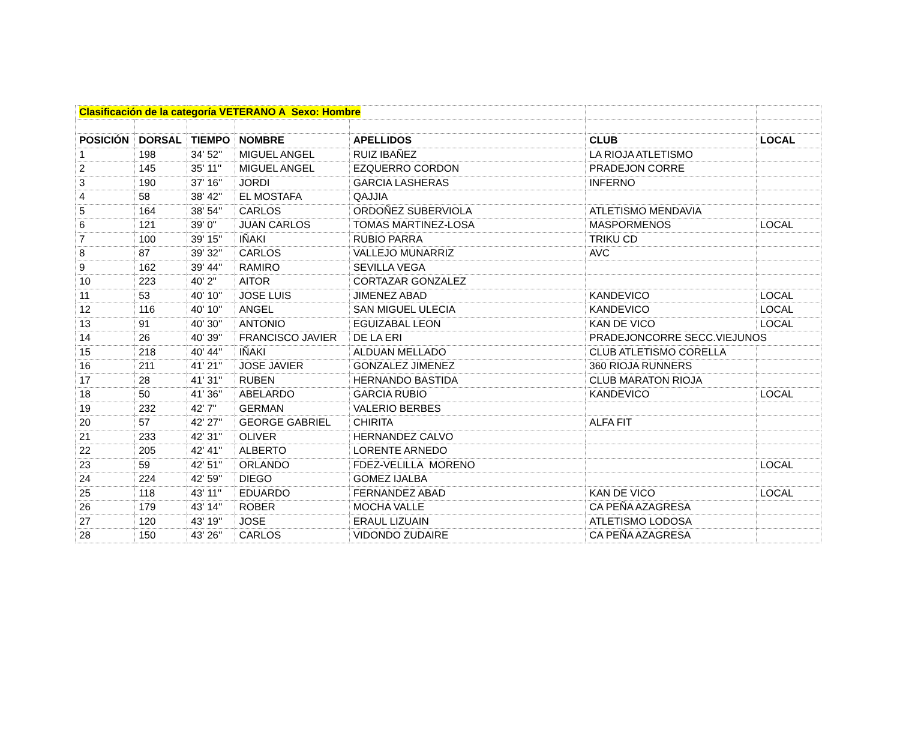| Clasificación de la categoría VETERANO A Sexo: Hombre | | | | | | |
| POSICIÓN | DORSAL | TIEMPO | NOMBRE | APELLIDOS | CLUB | LOCAL |
| 1 | 198 | 34' 52'' | MIGUEL ANGEL | RUIZ IBAÑEZ | LA RIOJA ATLETISMO | |
| 2 | 145 | 35' 11'' | MIGUEL ANGEL | EZQUERRO CORDON | PRADEJON CORRE | |
| 3 | 190 | 37' 16'' | JORDI | GARCIA LASHERAS | INFERNO | |
| 4 | 58 | 38' 42'' | EL MOSTAFA | QAJJIA | | |
| 5 | 164 | 38' 54'' | CARLOS | ORDOÑEZ SUBERVIOLA | ATLETISMO MENDAVIA | |
| 6 | 121 | 39' 0'' | JUAN CARLOS | TOMAS MARTINEZ-LOSA | MASPORMENOS | LOCAL |
| 7 | 100 | 39' 15'' | IÑAKI | RUBIO PARRA | TRIKU CD | |
| 8 | 87 | 39' 32'' | CARLOS | VALLEJO MUNARRIZ | AVC | |
| 9 | 162 | 39' 44'' | RAMIRO | SEVILLA VEGA | | |
| 10 | 223 | 40' 2'' | AITOR | CORTAZAR GONZALEZ | | |
| 11 | 53 | 40' 10'' | JOSE LUIS | JIMENEZ ABAD | KANDEVICO | LOCAL |
| 12 | 116 | 40' 10'' | ANGEL | SAN MIGUEL ULECIA | KANDEVICO | LOCAL |
| 13 | 91 | 40' 30'' | ANTONIO | EGUIZABAL LEON | KAN DE VICO | LOCAL |
| 14 | 26 | 40' 39'' | FRANCISCO JAVIER | DE LA ERI | PRADEJONCORRE SECC.VIEJUNOS | |
| 15 | 218 | 40' 44'' | IÑAKI | ALDUAN MELLADO | CLUB ATLETISMO CORELLA | |
| 16 | 211 | 41' 21'' | JOSE JAVIER | GONZALEZ JIMENEZ | 360 RIOJA RUNNERS | |
| 17 | 28 | 41' 31'' | RUBEN | HERNANDO BASTIDA | CLUB MARATON RIOJA | |
| 18 | 50 | 41' 36'' | ABELARDO | GARCIA RUBIO | KANDEVICO | LOCAL |
| 19 | 232 | 42' 7'' | GERMAN | VALERIO BERBES | | |
| 20 | 57 | 42' 27'' | GEORGE GABRIEL | CHIRITA | ALFA FIT | |
| 21 | 233 | 42' 31'' | OLIVER | HERNANDEZ CALVO | | |
| 22 | 205 | 42' 41'' | ALBERTO | LORENTE ARNEDO | | |
| 23 | 59 | 42' 51'' | ORLANDO | FDEZ-VELILLA MORENO | | LOCAL |
| 24 | 224 | 42' 59'' | DIEGO | GOMEZ IJALBA | | |
| 25 | 118 | 43' 11'' | EDUARDO | FERNANDEZ ABAD | KAN DE VICO | LOCAL |
| 26 | 179 | 43' 14'' | ROBER | MOCHA VALLE | CA PEÑA AZAGRESA | |
| 27 | 120 | 43' 19'' | JOSE | ERAUL LIZUAIN | ATLETISMO LODOSA | |
| 28 | 150 | 43' 26'' | CARLOS | VIDONDO ZUDAIRE | CA PEÑA AZAGRESA | |